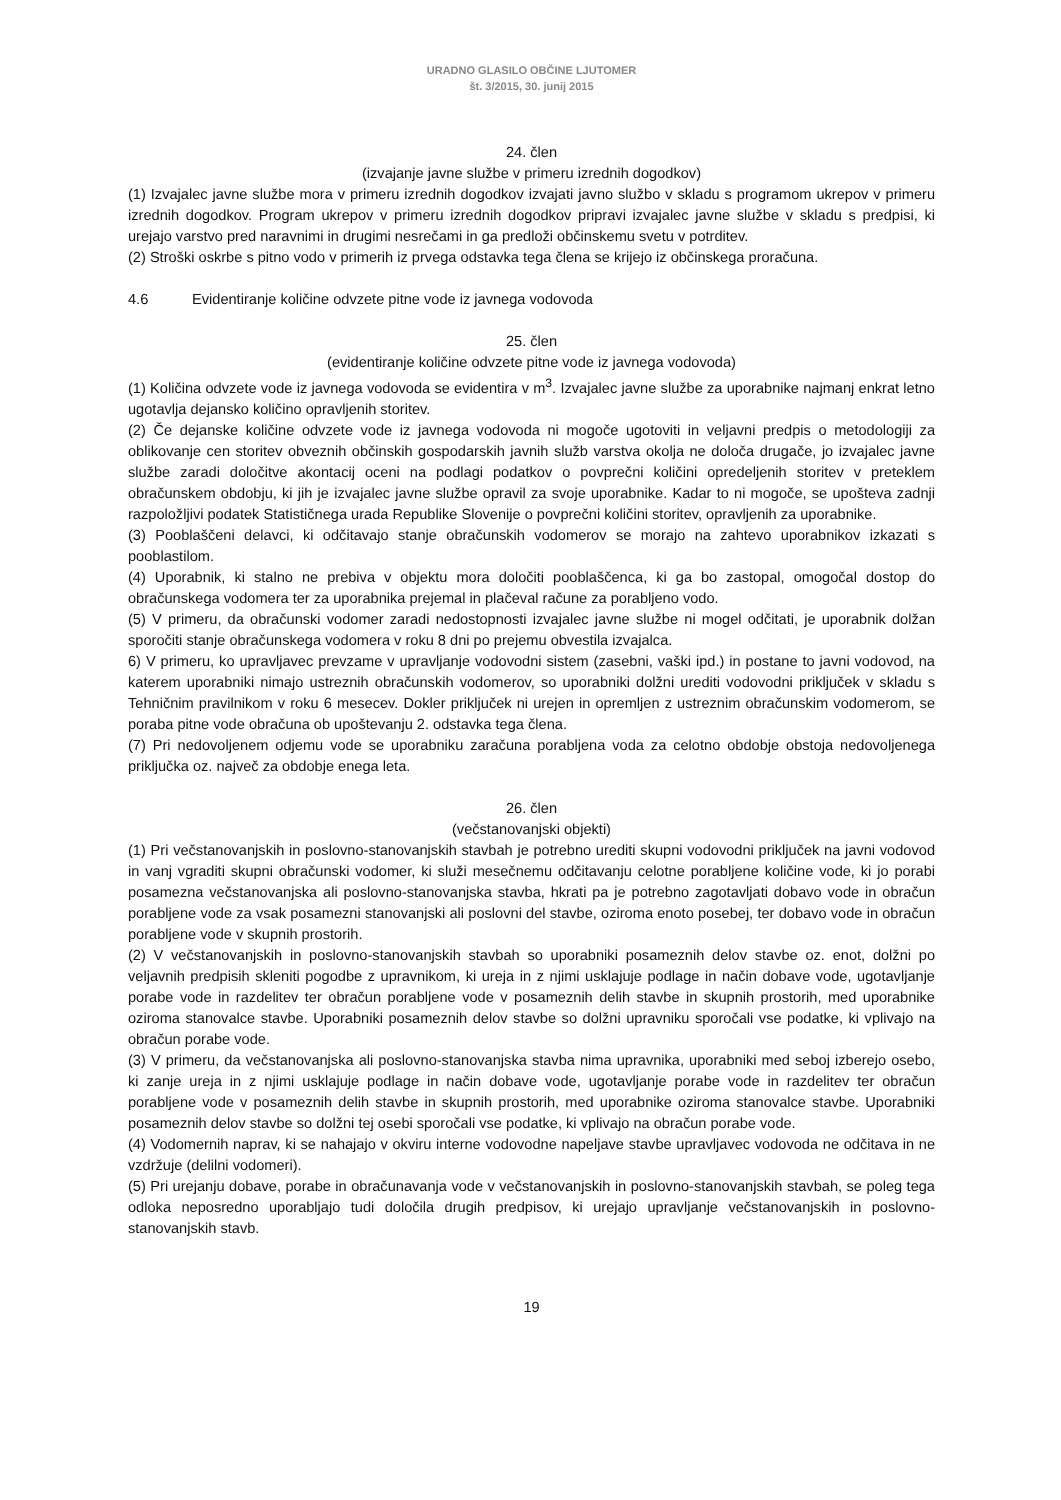URADNO GLASILO OBČINE LJUTOMER
št. 3/2015, 30. junij 2015
24. člen
(izvajanje javne službe v primeru izrednih dogodkov)
(1) Izvajalec javne službe mora v primeru izrednih dogodkov izvajati javno službo v skladu s programom ukrepov v primeru izrednih dogodkov. Program ukrepov v primeru izrednih dogodkov pripravi izvajalec javne službe v skladu s predpisi, ki urejajo varstvo pred naravnimi in drugimi nesrečami in ga predloži občinskemu svetu v potrditev.
(2) Stroški oskrbe s pitno vodo v primerih iz prvega odstavka tega člena se krijejo iz občinskega proračuna.
4.6 Evidentiranje količine odvzete pitne vode iz javnega vodovoda
25. člen
(evidentiranje količine odvzete pitne vode iz javnega vodovoda)
(1) Količina odvzete vode iz javnega vodovoda se evidentira v m<sup>3</sup>. Izvajalec javne službe za uporabnike najmanj enkrat letno ugotavlja dejansko količino opravljenih storitev.
(2) Če dejanske količine odvzete vode iz javnega vodovoda ni mogoče ugotoviti in veljavni predpis o metodologiji za oblikovanje cen storitev obveznih občinskih gospodarskih javnih služb varstva okolja ne določa drugače, jo izvajalec javne službe zaradi določitve akontacij oceni na podlagi podatkov o povprečni količini opredeljenih storitev v preteklem obračunskem obdobju, ki jih je izvajalec javne službe opravil za svoje uporabnike. Kadar to ni mogoče, se upošteva zadnji razpoložljivi podatek Statističnega urada Republike Slovenije o povprečni količini storitev, opravljenih za uporabnike.
(3) Pooblaščeni delavci, ki odčitavajo stanje obračunskih vodomerov se morajo na zahtevo uporabnikov izkazati s pooblastilom.
(4) Uporabnik, ki stalno ne prebiva v objektu mora določiti pooblaščenca, ki ga bo zastopal, omogočal dostop do obračunskega vodomera ter za uporabnika prejemal in plačeval račune za porabljeno vodo.
(5) V primeru, da obračunski vodomer zaradi nedostopnosti izvajalec javne službe ni mogel odčitati, je uporabnik dolžan sporočiti stanje obračunskega vodomera v roku 8 dni po prejemu obvestila izvajalca.
6) V primeru, ko upravljavec prevzame v upravljanje vodovodni sistem (zasebni, vaški ipd.) in postane to javni vodovod, na katerem uporabniki nimajo ustreznih obračunskih vodomerov, so uporabniki dolžni urediti vodovodni priključek v skladu s Tehničnim pravilnikom v roku 6 mesecev. Dokler priključek ni urejen in opremljen z ustreznim obračunskim vodomerom, se poraba pitne vode obračuna ob upoštevanju 2. odstavka tega člena.
(7) Pri nedovoljenem odjemu vode se uporabniku zaračuna porabljena voda za celotno obdobje obstoja nedovoljenega priključka oz. največ za obdobje enega leta.
26. člen
(večstanovanjski objekti)
(1) Pri večstanovanjskih in poslovno-stanovanjskih stavbah je potrebno urediti skupni vodovodni priključek na javni vodovod in vanj vgraditi skupni obračunski vodomer, ki služi mesečnemu odčitavanju celotne porabljene količine vode, ki jo porabi posamezna večstanovanjska ali poslovno-stanovanjska stavba, hkrati pa je potrebno zagotavljati dobavo vode in obračun porabljene vode za vsak posamezni stanovanjski ali poslovni del stavbe, oziroma enoto posebej, ter dobavo vode in obračun porabljene vode v skupnih prostorih.
(2) V večstanovanjskih in poslovno-stanovanjskih stavbah so uporabniki posameznih delov stavbe oz. enot, dolžni po veljavnih predpisih skleniti pogodbe z upravnikom, ki ureja in z njimi usklajuje podlage in način dobave vode, ugotavljanje porabe vode in razdelitev ter obračun porabljene vode v posameznih delih stavbe in skupnih prostorih, med uporabnike oziroma stanovalce stavbe. Uporabniki posameznih delov stavbe so dolžni upravniku sporočali vse podatke, ki vplivajo na obračun porabe vode.
(3) V primeru, da večstanovanjska ali poslovno-stanovanjska stavba nima upravnika, uporabniki med seboj izberejo osebo, ki zanje ureja in z njimi usklajuje podlage in način dobave vode, ugotavljanje porabe vode in razdelitev ter obračun porabljene vode v posameznih delih stavbe in skupnih prostorih, med uporabnike oziroma stanovalce stavbe. Uporabniki posameznih delov stavbe so dolžni tej osebi sporočali vse podatke, ki vplivajo na obračun porabe vode.
(4) Vodomernih naprav, ki se nahajajo v okviru interne vodovodne napeljave stavbe upravljavec vodovoda ne odčitava in ne vzdržuje (delilni vodomeri).
(5) Pri urejanju dobave, porabe in obračunavanja vode v večstanovanjskih in poslovno-stanovanjskih stavbah, se poleg tega odloka neposredno uporabljajo tudi določila drugih predpisov, ki urejajo upravljanje večstanovanjskih in poslovno-stanovanjskih stavb.
19